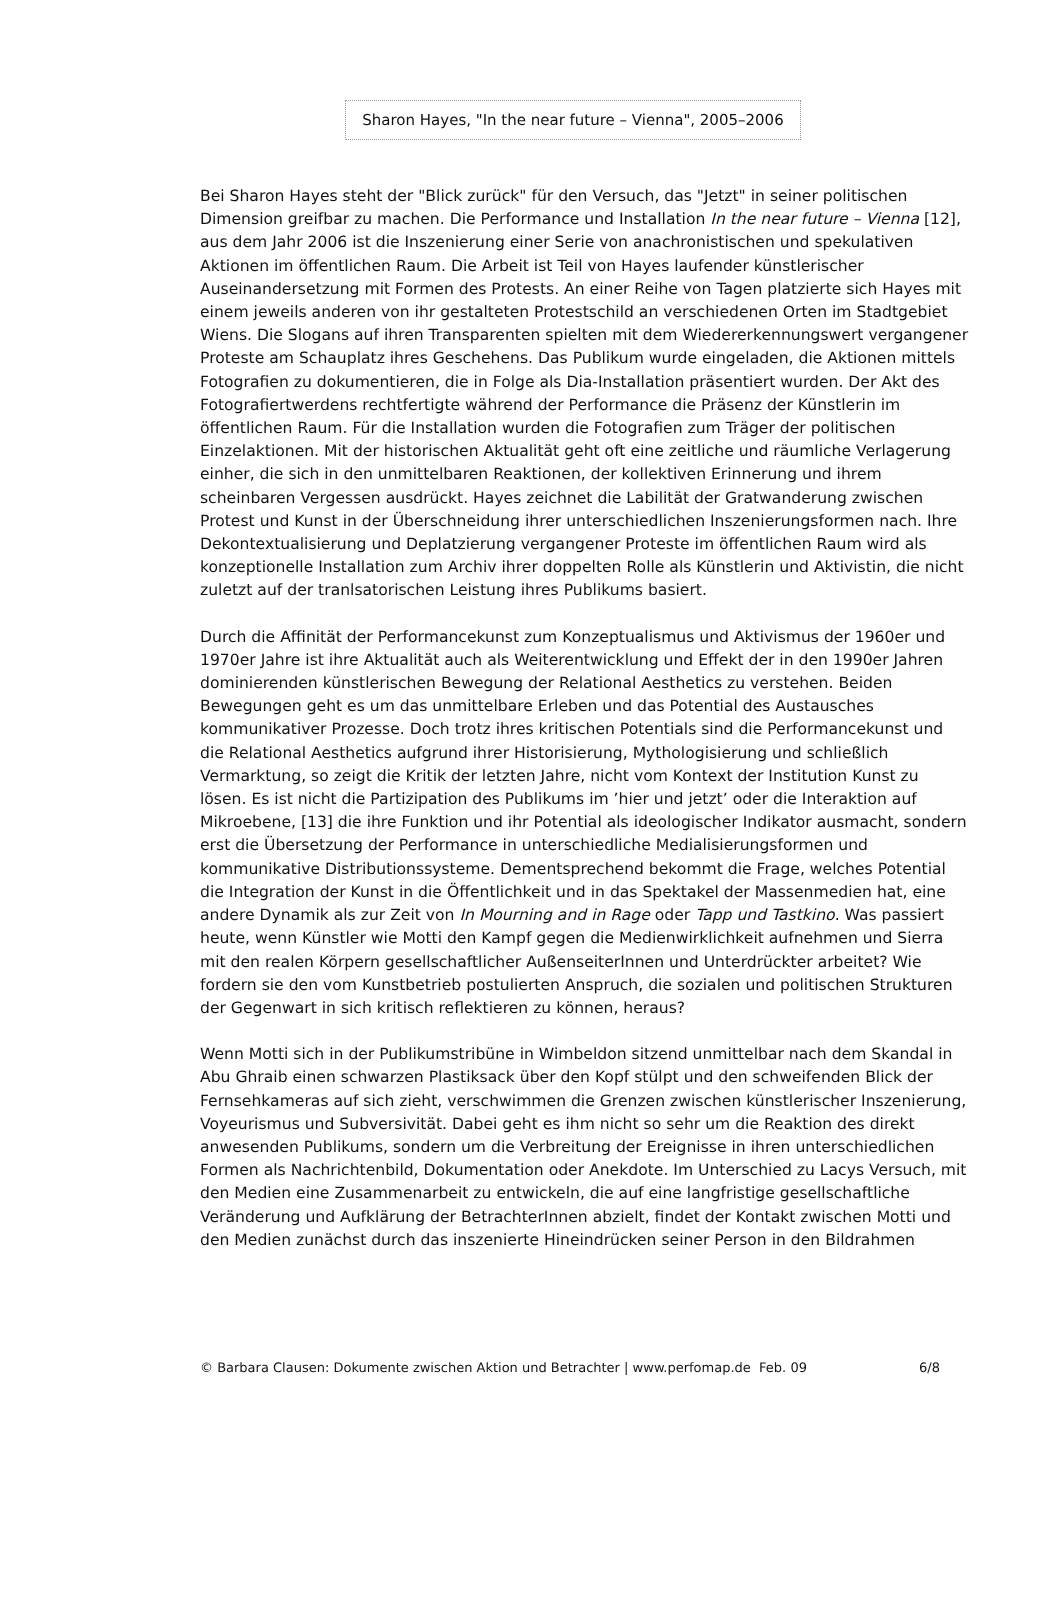Sharon Hayes, "In the near future – Vienna", 2005–2006
Bei Sharon Hayes steht der "Blick zurück" für den Versuch, das "Jetzt" in seiner politischen Dimension greifbar zu machen. Die Performance und Installation In the near future – Vienna [12], aus dem Jahr 2006 ist die Inszenierung einer Serie von anachronistischen und spekulativen Aktionen im öffentlichen Raum. Die Arbeit ist Teil von Hayes laufender künstlerischer Auseinandersetzung mit Formen des Protests. An einer Reihe von Tagen platzierte sich Hayes mit einem jeweils anderen von ihr gestalteten Protestschild an verschiedenen Orten im Stadtgebiet Wiens. Die Slogans auf ihren Transparenten spielten mit dem Wiedererkennungswert vergangener Proteste am Schauplatz ihres Geschehens. Das Publikum wurde eingeladen, die Aktionen mittels Fotografien zu dokumentieren, die in Folge als Dia-Installation präsentiert wurden. Der Akt des Fotografiertwerdens rechtfertigte während der Performance die Präsenz der Künstlerin im öffentlichen Raum. Für die Installation wurden die Fotografien zum Träger der politischen Einzelaktionen. Mit der historischen Aktualität geht oft eine zeitliche und räumliche Verlagerung einher, die sich in den unmittelbaren Reaktionen, der kollektiven Erinnerung und ihrem scheinbaren Vergessen ausdrückt. Hayes zeichnet die Labilität der Gratwanderung zwischen Protest und Kunst in der Überschneidung ihrer unterschiedlichen Inszenierungsformen nach. Ihre Dekontextualisierung und Deplatzierung vergangener Proteste im öffentlichen Raum wird als konzeptionelle Installation zum Archiv ihrer doppelten Rolle als Künstlerin und Aktivistin, die nicht zuletzt auf der tranlsatorischen Leistung ihres Publikums basiert.
Durch die Affinität der Performancekunst zum Konzeptualismus und Aktivismus der 1960er und 1970er Jahre ist ihre Aktualität auch als Weiterentwicklung und Effekt der in den 1990er Jahren dominierenden künstlerischen Bewegung der Relational Aesthetics zu verstehen. Beiden Bewegungen geht es um das unmittelbare Erleben und das Potential des Austausches kommunikativer Prozesse. Doch trotz ihres kritischen Potentials sind die Performancekunst und die Relational Aesthetics aufgrund ihrer Historisierung, Mythologisierung und schließlich Vermarktung, so zeigt die Kritik der letzten Jahre, nicht vom Kontext der Institution Kunst zu lösen. Es ist nicht die Partizipation des Publikums im ’hier und jetzt’ oder die Interaktion auf Mikroebene, [13] die ihre Funktion und ihr Potential als ideologischer Indikator ausmacht, sondern erst die Übersetzung der Performance in unterschiedliche Medialisierungsformen und kommunikative Distributionssysteme. Dementsprechend bekommt die Frage, welches Potential die Integration der Kunst in die Öffentlichkeit und in das Spektakel der Massenmedien hat, eine andere Dynamik als zur Zeit von In Mourning and in Rage oder Tapp und Tastkino. Was passiert heute, wenn Künstler wie Motti den Kampf gegen die Medienwirklichkeit aufnehmen und Sierra mit den realen Körpern gesellschaftlicher AußenseiterInnen und Unterdrückter arbeitet? Wie fordern sie den vom Kunstbetrieb postulierten Anspruch, die sozialen und politischen Strukturen der Gegenwart in sich kritisch reflektieren zu können, heraus?
Wenn Motti sich in der Publikumstribüne in Wimbeldon sitzend unmittelbar nach dem Skandal in Abu Ghraib einen schwarzen Plastiksack über den Kopf stülpt und den schweifenden Blick der Fernsehkameras auf sich zieht, verschwimmen die Grenzen zwischen künstlerischer Inszenierung, Voyeurismus und Subversivität. Dabei geht es ihm nicht so sehr um die Reaktion des direkt anwesenden Publikums, sondern um die Verbreitung der Ereignisse in ihren unterschiedlichen Formen als Nachrichtenbild, Dokumentation oder Anekdote. Im Unterschied zu Lacys Versuch, mit den Medien eine Zusammenarbeit zu entwickeln, die auf eine langfristige gesellschaftliche Veränderung und Aufklärung der BetrachterInnen abzielt, findet der Kontakt zwischen Motti und den Medien zunächst durch das inszenierte Hineindrücken seiner Person in den Bildrahmen
© Barbara Clausen: Dokumente zwischen Aktion und Betrachter | www.perfomap.de Feb. 09 6/8